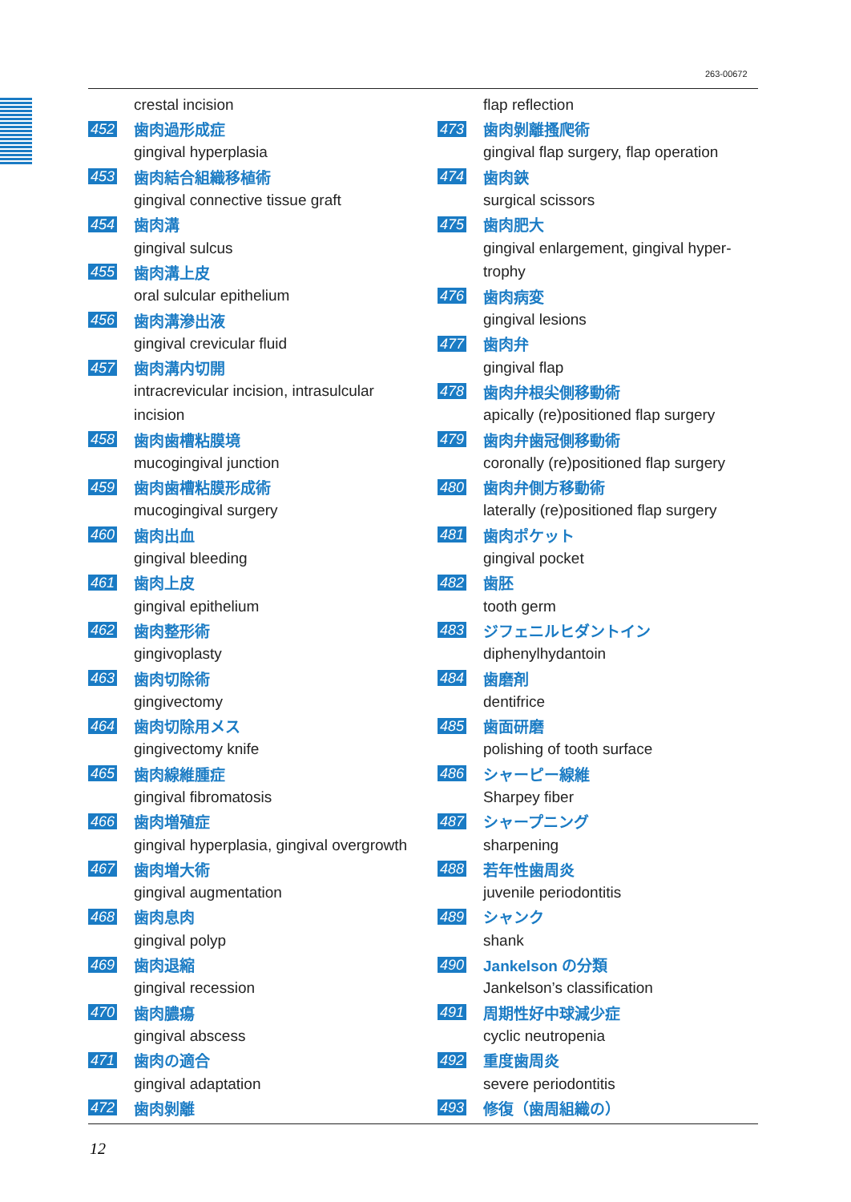263-00672
crestal incision
452 歯肉過形成症
gingival hyperplasia
453 歯肉結合組織移植術
gingival connective tissue graft
454 歯肉溝
gingival sulcus
455 歯肉溝上皮
oral sulcular epithelium
456 歯肉溝滲出液
gingival crevicular fluid
457 歯肉溝内切開
intracrevicular incision, intrasulcular
incision
458 歯肉歯槽粘膜境
mucogingival junction
459 歯肉歯槽粘膜形成術
mucogingival surgery
460 歯肉出血
gingival bleeding
461 歯肉上皮
gingival epithelium
462 歯肉整形術
gingivoplasty
463 歯肉切除術
gingivectomy
464 歯肉切除用メス
gingivectomy knife
465 歯肉線維腫症
gingival fibromatosis
466 歯肉増殖症
gingival hyperplasia, gingival overgrowth
467 歯肉増大術
gingival augmentation
468 歯肉息肉
gingival polyp
469 歯肉退縮
gingival recession
470 歯肉膿瘍
gingival abscess
471 歯肉の適合
gingival adaptation
472 歯肉剝離
flap reflection
473 歯肉剝離搔爬術
gingival flap surgery, flap operation
474 歯肉鋏
surgical scissors
475 歯肉肥大
gingival enlargement, gingival hyper-
trophy
476 歯肉病変
gingival lesions
477 歯肉弁
gingival flap
478 歯肉弁根尖側移動術
apically (re)positioned flap surgery
479 歯肉弁歯冠側移動術
coronally (re)positioned flap surgery
480 歯肉弁側方移動術
laterally (re)positioned flap surgery
481 歯肉ポケット
gingival pocket
482 歯胚
tooth germ
483 ジフェニルヒダントイン
diphenylhydantoin
484 歯磨剤
dentifrice
485 歯面研磨
polishing of tooth surface
486 シャーピー線維
Sharpey fiber
487 シャープニング
sharpening
488 若年性歯周炎
juvenile periodontitis
489 シャンク
shank
490 Jankelson の分類
Jankelson’s classification
491 周期性好中球減少症
cyclic neutropenia
492 重度歯周炎
severe periodontitis
493 修復（歯周組織の）
12